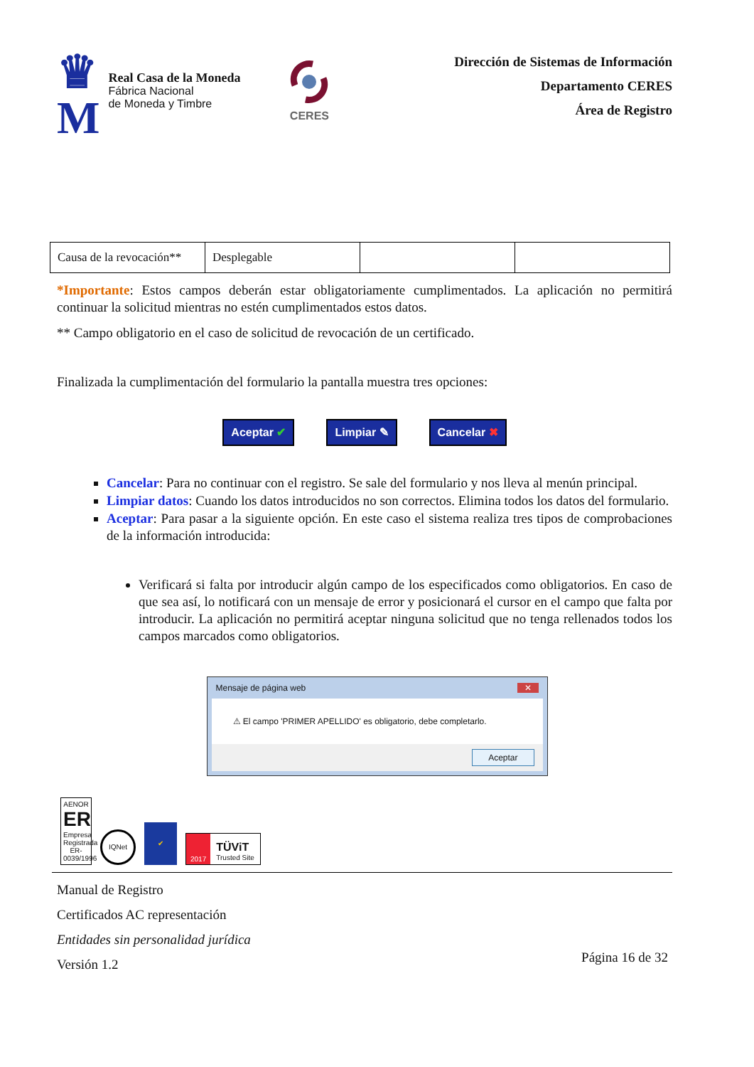♛
M
Real Casa de la Moneda
Fábrica Nacional
de Moneda y Timbre
CERES
Dirección de Sistemas de Información
Departamento CERES
Área de Registro
| Causa de la revocación** | Desplegable | | |
*Importante: Estos campos deberán estar obligatoriamente cumplimentados. La aplicación no permitirá continuar la solicitud mientras no estén cumplimentados estos datos.
** Campo obligatorio en el caso de solicitud de revocación de un certificado.
Finalizada la cumplimentación del formulario la pantalla muestra tres opciones:
Aceptar ✔ Limpiar ✎ Cancelar ✖
Cancelar: Para no continuar con el registro. Se sale del formulario y nos lleva al menún principal.
Limpiar datos: Cuando los datos introducidos no son correctos. Elimina todos los datos del formulario.
Aceptar: Para pasar a la siguiente opción. En este caso el sistema realiza tres tipos de comprobaciones de la información introducida:
Verificará si falta por introducir algún campo de los especificados como obligatorios. En caso de que sea así, lo notificará con un mensaje de error y posicionará el cursor en el campo que falta por introducir. La aplicación no permitirá aceptar ninguna solicitud que no tenga rellenados todos los campos marcados como obligatorios.
Mensaje de página web ✕
⚠ El campo 'PRIMER APELLIDO' es obligatorio, debe completarlo.
Aceptar
AENOR
ER
Empresa Registrada
ER-0039/1996
IQNet
✔
2017 TÜViT
Trusted Site
Manual de Registro
Certificados AC representación
Entidades sin personalidad jurídica
Versión 1.2
Página 16 de 32